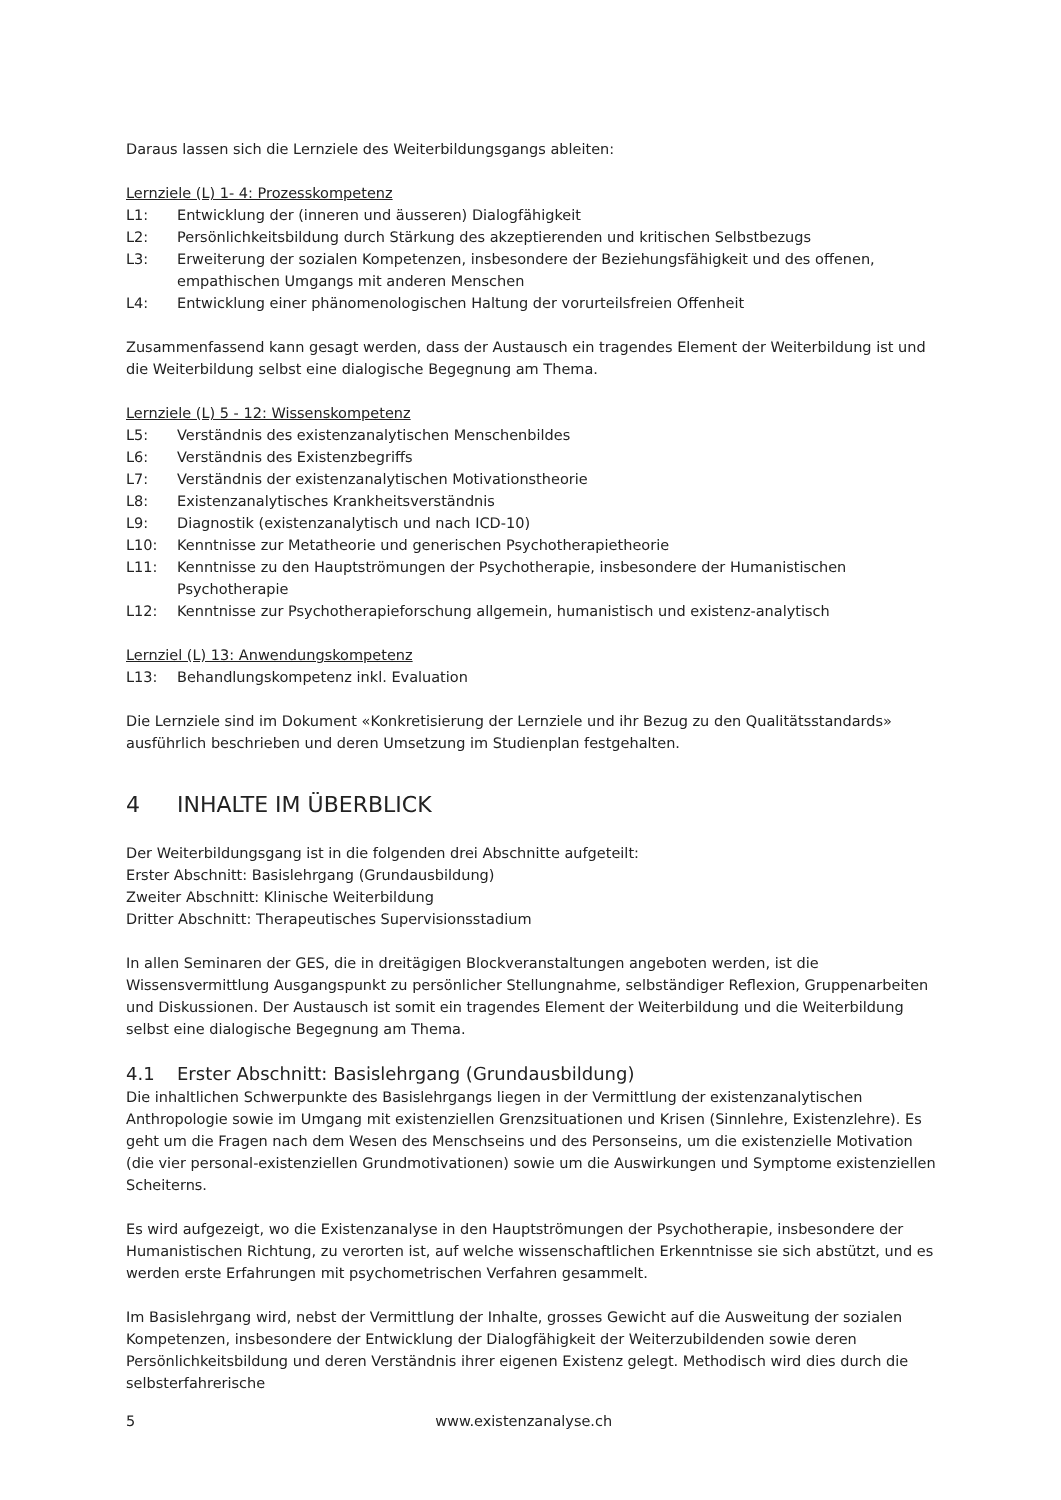Daraus lassen sich die Lernziele des Weiterbildungsgangs ableiten:
Lernziele (L) 1- 4: Prozesskompetenz
L1: Entwicklung der (inneren und äusseren) Dialogfähigkeit
L2: Persönlichkeitsbildung durch Stärkung des akzeptierenden und kritischen Selbstbezugs
L3: Erweiterung der sozialen Kompetenzen, insbesondere der Beziehungsfähigkeit und des offenen, empathischen Umgangs mit anderen Menschen
L4: Entwicklung einer phänomenologischen Haltung der vorurteilsfreien Offenheit
Zusammenfassend kann gesagt werden, dass der Austausch ein tragendes Element der Weiterbildung ist und die Weiterbildung selbst eine dialogische Begegnung am Thema.
Lernziele (L) 5 - 12: Wissenskompetenz
L5: Verständnis des existenzanalytischen Menschenbildes
L6: Verständnis des Existenzbegriffs
L7: Verständnis der existenzanalytischen Motivationstheorie
L8: Existenzanalytisches Krankheitsverständnis
L9: Diagnostik (existenzanalytisch und nach ICD-10)
L10: Kenntnisse zur Metatheorie und generischen Psychotherapietheorie
L11: Kenntnisse zu den Hauptströmungen der Psychotherapie, insbesondere der Humanistischen Psychotherapie
L12: Kenntnisse zur Psychotherapieforschung allgemein, humanistisch und existenz-analytisch
Lernziel (L) 13: Anwendungskompetenz
L13: Behandlungskompetenz inkl. Evaluation
Die Lernziele sind im Dokument «Konkretisierung der Lernziele und ihr Bezug zu den Qualitätsstandards» ausführlich beschrieben und deren Umsetzung im Studienplan festgehalten.
4 INHALTE IM ÜBERBLICK
Der Weiterbildungsgang ist in die folgenden drei Abschnitte aufgeteilt:
Erster Abschnitt: Basislehrgang (Grundausbildung)
Zweiter Abschnitt: Klinische Weiterbildung
Dritter Abschnitt: Therapeutisches Supervisionsstadium
In allen Seminaren der GES, die in dreitägigen Blockveranstaltungen angeboten werden, ist die Wissensvermittlung Ausgangspunkt zu persönlicher Stellungnahme, selbständiger Reflexion, Gruppenarbeiten und Diskussionen. Der Austausch ist somit ein tragendes Element der Weiterbildung und die Weiterbildung selbst eine dialogische Begegnung am Thema.
4.1 Erster Abschnitt: Basislehrgang (Grundausbildung)
Die inhaltlichen Schwerpunkte des Basislehrgangs liegen in der Vermittlung der existenzanalytischen Anthropologie sowie im Umgang mit existenziellen Grenzsituationen und Krisen (Sinnlehre, Existenzlehre). Es geht um die Fragen nach dem Wesen des Menschseins und des Personseins, um die existenzielle Motivation (die vier personal-existenziellen Grundmotivationen) sowie um die Auswirkungen und Symptome existenziellen Scheiterns.
Es wird aufgezeigt, wo die Existenzanalyse in den Hauptströmungen der Psychotherapie, insbesondere der Humanistischen Richtung, zu verorten ist, auf welche wissenschaftlichen Erkenntnisse sie sich abstützt, und es werden erste Erfahrungen mit psychometrischen Verfahren gesammelt.
Im Basislehrgang wird, nebst der Vermittlung der Inhalte, grosses Gewicht auf die Ausweitung der sozialen Kompetenzen, insbesondere der Entwicklung der Dialogfähigkeit der Weiterzubildenden sowie deren Persönlichkeitsbildung und deren Verständnis ihrer eigenen Existenz gelegt. Methodisch wird dies durch die selbsterfahrerische
5 www.existenzanalyse.ch